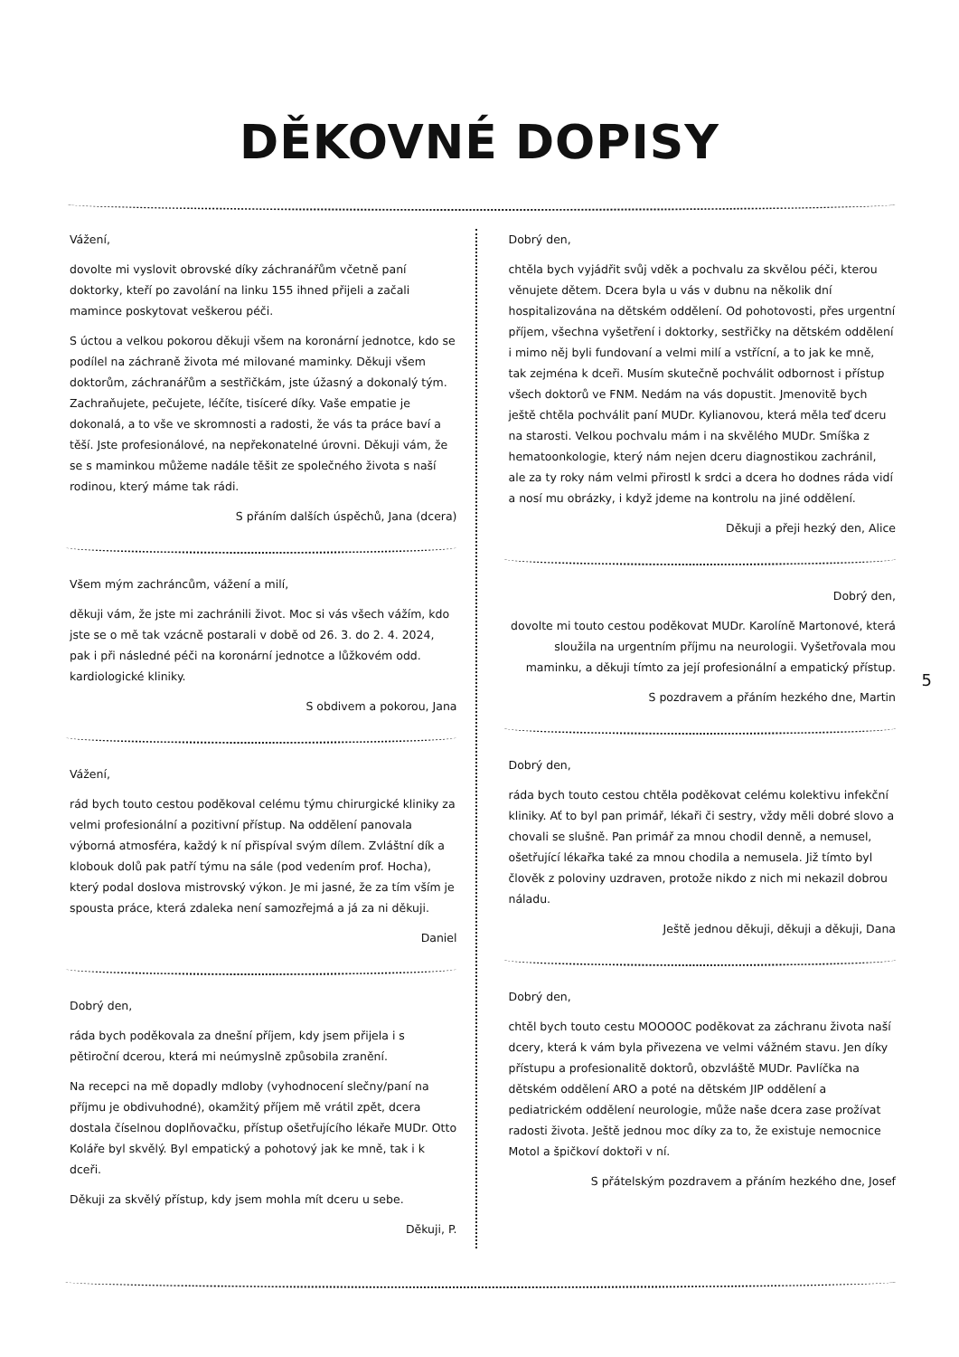DĚKOVNÉ DOPISY
Vážení,
dovolte mi vyslovit obrovské díky záchranářům včetně paní doktorky, kteří po zavolání na linku 155 ihned přijeli a začali mamince poskytovat veškerou péči.
S úctou a velkou pokorou děkuji všem na koronární jednotce, kdo se podílel na záchraně života mé milované maminky. Děkuji všem doktorům, záchranářům a sestřičkám, jste úžasný a dokonalý tým. Zachraňujete, pečujete, léčíte, tisíceré díky. Vaše empatie je dokonalá, a to vše ve skromnosti a radosti, že vás ta práce baví a těší. Jste profesionálové, na nepřekonatelné úrovni. Děkuji vám, že se s maminkou můžeme nadále těšit ze společného života s naší rodinou, který máme tak rádi.
S přáním dalších úspěchů, Jana (dcera)
Všem mým zachráncům, vážení a milí,
děkuji vám, že jste mi zachránili život. Moc si vás všech vážím, kdo jste se o mě tak vzácně postarali v době od 26. 3. do 2. 4. 2024, pak i při následné péči na koronární jednotce a lůžkovém odd. kardiologické kliniky.
S obdivem a pokorou, Jana
Vážení,
rád bych touto cestou poděkoval celému týmu chirurgické kliniky za velmi profesionální a pozitivní přístup. Na oddělení panovala výborná atmosféra, každý k ní přispíval svým dílem. Zvláštní dík a klobouk dolů pak patří týmu na sále (pod vedením prof. Hocha), který podal doslova mistrovský výkon. Je mi jasné, že za tím vším je spousta práce, která zdaleka není samozřejmá a já za ni děkuji.
Daniel
Dobrý den,
ráda bych poděkovala za dnešní příjem, kdy jsem přijela i s pětiroční dcerou, která mi neúmyslně způsobila zranění.
Na recepci na mě dopadly mdloby (vyhodnocení slečny/paní na příjmu je obdivuhodné), okamžitý příjem mě vrátil zpět, dcera dostala číselnou doplňovačku, přístup ošetřujícího lékaře MUDr. Otto Koláře byl skvělý. Byl empatický a pohotový jak ke mně, tak i k dceři.
Děkuji za skvělý přístup, kdy jsem mohla mít dceru u sebe.
Děkuji, P.
Dobrý den,
chtěla bych vyjádřit svůj vděk a pochvalu za skvělou péči, kterou věnujete dětem. Dcera byla u vás v dubnu na několik dní hospitalizována na dětském oddělení. Od pohotovosti, přes urgentní příjem, všechna vyšetření i doktorky, sestřičky na dětském oddělení i mimo něj byli fundovaní a velmi milí a vstřícní, a to jak ke mně, tak zejména k dceři. Musím skutečně pochválit odbornost i přístup všech doktorů ve FNM. Nedám na vás dopustit. Jmenovitě bych ještě chtěla pochválit paní MUDr. Kylianovou, která měla teď dceru na starosti. Velkou pochvalu mám i na skvělého MUDr. Smíška z hematoonkologie, který nám nejen dceru diagnostikou zachránil, ale za ty roky nám velmi přirostl k srdci a dcera ho dodnes ráda vidí a nosí mu obrázky, i když jdeme na kontrolu na jiné oddělení.
Děkuji a přeji hezký den, Alice
Dobrý den,
dovolte mi touto cestou poděkovat MUDr. Karolíně Martonové, která sloužila na urgentním příjmu na neurologii. Vyšetřovala mou maminku, a děkuji tímto za její profesionální a empatický přístup.
S pozdravem a přáním hezkého dne, Martin
Dobrý den,
ráda bych touto cestou chtěla poděkovat celému kolektivu infekční kliniky. Ať to byl pan primář, lékaři či sestry, vždy měli dobré slovo a chovali se slušně. Pan primář za mnou chodil denně, a nemusel, ošetřující lékařka také za mnou chodila a nemusela. Již tímto byl člověk z poloviny uzdraven, protože nikdo z nich mi nekazil dobrou náladu.
Ještě jednou děkuji, děkuji a děkuji, Dana
Dobrý den,
chtěl bych touto cestu MOOOOC poděkovat za záchranu života naší dcery, která k vám byla přivezena ve velmi vážném stavu. Jen díky přístupu a profesionalitě doktorů, obzvláště MUDr. Pavlíčka na dětském oddělení ARO a poté na dětském JIP oddělení a pediatrickém oddělení neurologie, může naše dcera zase prožívat radosti života. Ještě jednou moc díky za to, že existuje nemocnice Motol a špičkoví doktoři v ní.
S přátelským pozdravem a přáním hezkého dne, Josef
5